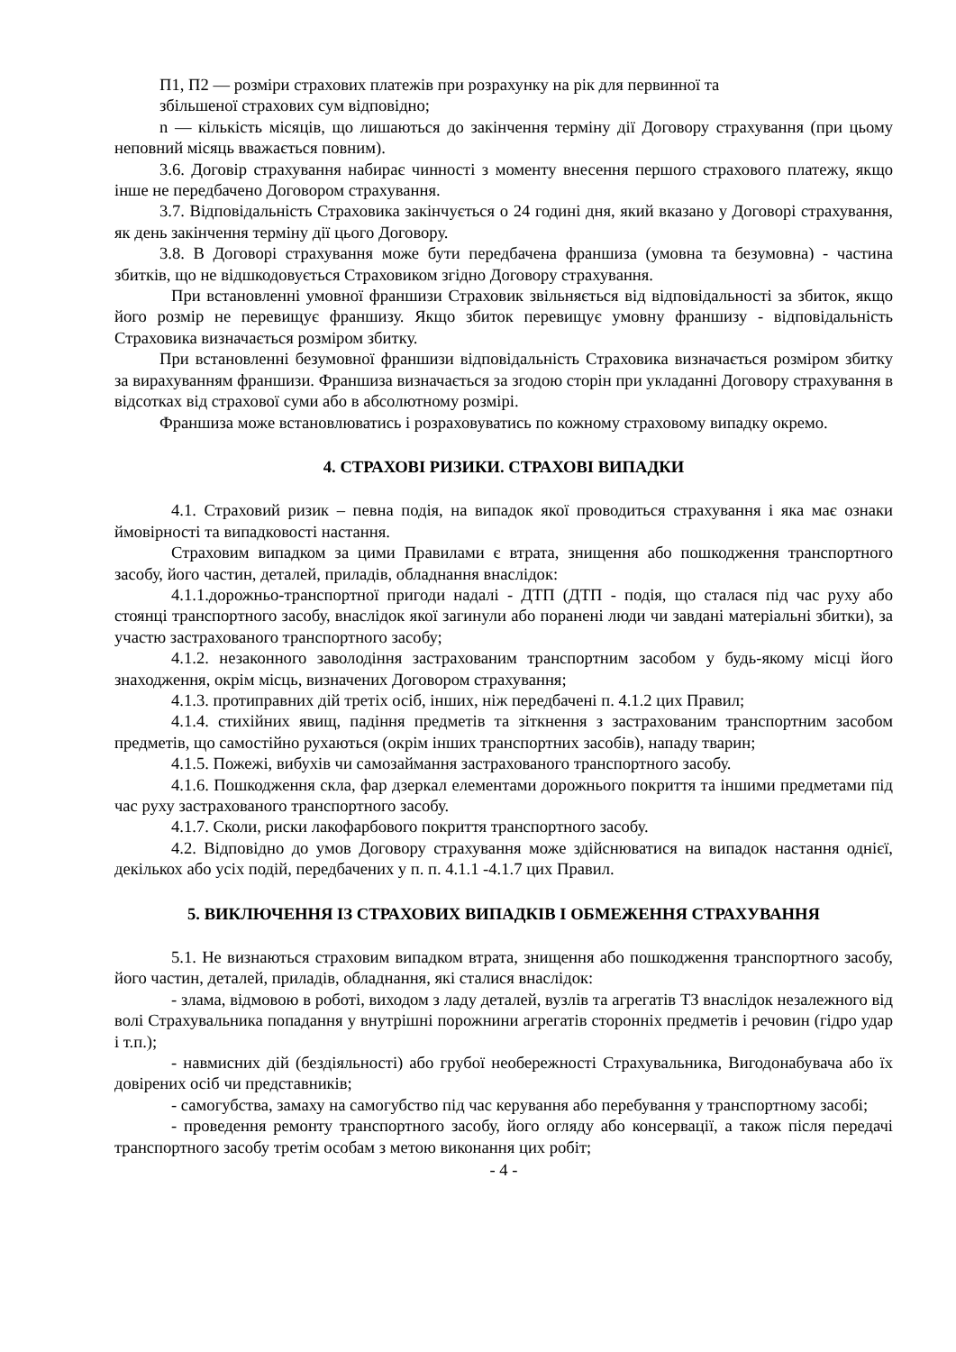П1, П2 — розміри страхових платежів при розрахунку на рік для первинної та
збільшеної страхових сум відповідно;
n — кількість місяців, що лишаються до закінчення терміну дії Договору страхування (при цьому неповний місяць вважається повним).
3.6. Договір страхування набирає чинності з моменту внесення першого страхового платежу, якщо інше не передбачено Договором страхування.
3.7. Відповідальність Страховика закінчується о 24 годині дня, який вказано у Договорі страхування, як день закінчення терміну дії цього Договору.
3.8. В Договорі страхування може бути передбачена франшиза (умовна та безумовна) - частина збитків, що не відшкодовується Страховиком згідно Договору страхування.
При встановленні умовної франшизи Страховик звільняється від відповідальності за збиток, якщо його розмір не перевищує франшизу. Якщо збиток перевищує умовну франшизу - відповідальність Страховика визначається розміром збитку.
При встановленні безумовної франшизи відповідальність Страховика визначається розміром збитку за вирахуванням франшизи. Франшиза визначається за згодою сторін при укладанні Договору страхування в відсотках від страхової суми або в абсолютному розмірі.
Франшиза може встановлюватись і розраховуватись по кожному страховому випадку окремо.
4. СТРАХОВІ РИЗИКИ. СТРАХОВІ ВИПАДКИ
4.1. Страховий ризик – певна подія, на випадок якої проводиться страхування і яка має ознаки ймовірності та випадковості настання.
Страховим випадком за цими Правилами є втрата, знищення або пошкодження транспортного засобу, його частин, деталей, приладів, обладнання внаслідок:
4.1.1.дорожньо-транспортної пригоди надалі - ДТП (ДТП - подія, що сталася під час руху або стоянці транспортного засобу, внаслідок якої загинули або поранені люди чи завдані матеріальні збитки), за участю застрахованого транспортного засобу;
4.1.2. незаконного заволодіння застрахованим транспортним засобом у будь-якому місці його знаходження, окрім місць, визначених Договором страхування;
4.1.3. протиправних дій третіх осіб, інших, ніж передбачені п. 4.1.2 цих Правил;
4.1.4. стихійних явищ, падіння предметів та зіткнення з застрахованим транспортним засобом предметів, що самостійно рухаються (окрім інших транспортних засобів), нападу тварин;
4.1.5. Пожежі, вибухів чи самозаймання застрахованого транспортного засобу.
4.1.6. Пошкодження скла, фар дзеркал елементами дорожнього покриття та іншими предметами під час руху застрахованого транспортного засобу.
4.1.7. Сколи, риски лакофарбового покриття транспортного засобу.
4.2. Відповідно до умов Договору страхування може здійснюватися на випадок настання однієї, декількох або усіх подій, передбачених у п. п. 4.1.1 -4.1.7 цих Правил.
5. ВИКЛЮЧЕННЯ ІЗ СТРАХОВИХ ВИПАДКІВ І ОБМЕЖЕННЯ СТРАХУВАННЯ
5.1. Не визнаються страховим випадком втрата, знищення або пошкодження транспортного засобу, його частин, деталей, приладів, обладнання, які сталися внаслідок:
- злама, відмовою в роботі, виходом з ладу деталей, вузлів та агрегатів ТЗ внаслідок незалежного від волі Страхувальника попадання у внутрішні порожнини агрегатів сторонніх предметів і речовин (гідро удар і т.п.);
- навмисних дій (бездіяльності) або грубої необережності Страхувальника, Вигодонабувача або їх довірених осіб чи представників;
- самогубства, замаху на самогубство під час керування або перебування у транспортному засобі;
- проведення ремонту транспортного засобу, його огляду або консервації, а також після передачі транспортного засобу третім особам з метою виконання цих робіт;
- 4 -